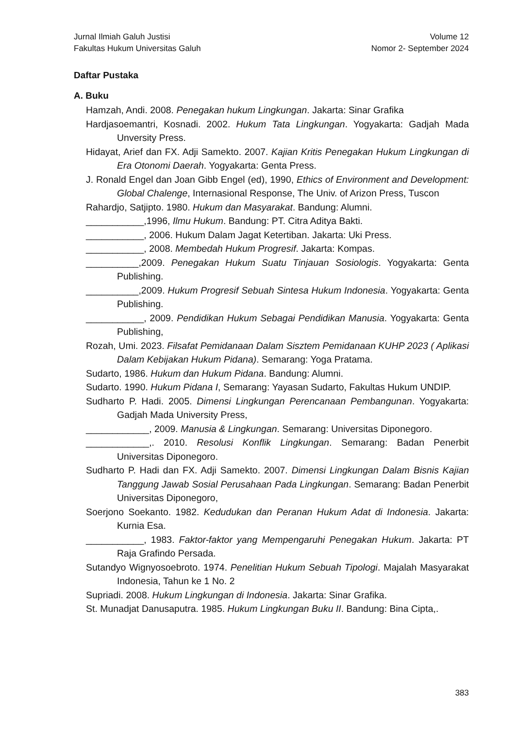Jurnal Ilmiah Galuh Justisi
Fakultas Hukum Universitas Galuh
Volume 12
Nomor 2- September 2024
Daftar Pustaka
A. Buku
Hamzah, Andi. 2008. Penegakan hukum Lingkungan. Jakarta: Sinar Grafika
Hardjasoemantri, Kosnadi. 2002. Hukum Tata Lingkungan. Yogyakarta: Gadjah Mada Unversity Press.
Hidayat, Arief dan FX. Adji Samekto. 2007. Kajian Kritis Penegakan Hukum Lingkungan di Era Otonomi Daerah. Yogyakarta: Genta Press.
J. Ronald Engel dan Joan Gibb Engel (ed), 1990, Ethics of Environment and Development: Global Chalenge, Internasional Response, The Univ. of Arizon Press, Tuscon
Rahardjo, Satjipto. 1980. Hukum dan Masyarakat. Bandung: Alumni.
___________,1996, Ilmu Hukum. Bandung: PT. Citra Aditya Bakti.
___________, 2006. Hukum Dalam Jagat Ketertiban. Jakarta: Uki Press.
___________, 2008. Membedah Hukum Progresif. Jakarta: Kompas.
__________,2009. Penegakan Hukum Suatu Tinjauan Sosiologis. Yogyakarta: Genta Publishing.
__________,2009. Hukum Progresif Sebuah Sintesa Hukum Indonesia. Yogyakarta: Genta Publishing.
___________, 2009. Pendidikan Hukum Sebagai Pendidikan Manusia. Yogyakarta: Genta Publishing,
Rozah, Umi. 2023. Filsafat Pemidanaan Dalam Sisztem Pemidanaan KUHP 2023 ( Aplikasi Dalam Kebijakan Hukum Pidana). Semarang: Yoga Pratama.
Sudarto, 1986. Hukum dan Hukum Pidana. Bandung: Alumni.
Sudarto. 1990. Hukum Pidana I, Semarang: Yayasan Sudarto, Fakultas Hukum UNDIP.
Sudharto P. Hadi. 2005. Dimensi Lingkungan Perencanaan Pembangunan. Yogyakarta: Gadjah Mada University Press,
____________, 2009. Manusia & Lingkungan. Semarang: Universitas Diponegoro.
____________,. 2010. Resolusi Konflik Lingkungan. Semarang: Badan Penerbit Universitas Diponegoro.
Sudharto P. Hadi dan FX. Adji Samekto. 2007. Dimensi Lingkungan Dalam Bisnis Kajian Tanggung Jawab Sosial Perusahaan Pada Lingkungan. Semarang: Badan Penerbit Universitas Diponegoro,
Soerjono Soekanto. 1982. Kedudukan dan Peranan Hukum Adat di Indonesia. Jakarta: Kurnia Esa.
___________, 1983. Faktor-faktor yang Mempengaruhi Penegakan Hukum. Jakarta: PT Raja Grafindo Persada.
Sutandyo Wignyosoebroto. 1974. Penelitian Hukum Sebuah Tipologi. Majalah Masyarakat Indonesia, Tahun ke 1 No. 2
Supriadi. 2008. Hukum Lingkungan di Indonesia. Jakarta: Sinar Grafika.
St. Munadjat Danusaputra. 1985. Hukum Lingkungan Buku II. Bandung: Bina Cipta,.
383